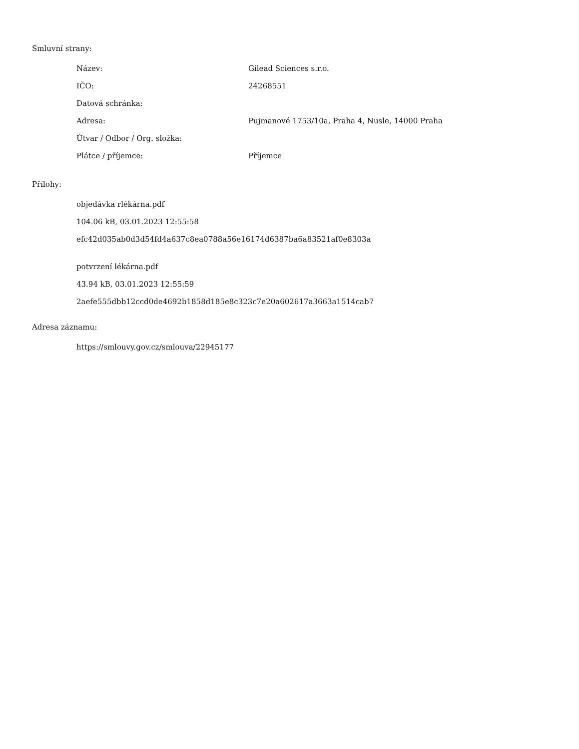Smluvní strany:
| Název: | Gilead Sciences s.r.o. |
| IČO: | 24268551 |
| Datová schránka: | |
| Adresa: | Pujmanové 1753/10a, Praha 4, Nusle, 14000 Praha |
| Útvar / Odbor / Org. složka: | |
| Plátce / příjemce: | Příjemce |
Přílohy:
objedávka rlékárna.pdf
104.06 kB, 03.01.2023 12:55:58
efc42d035ab0d3d54fd4a637c8ea0788a56e16174d6387ba6a83521af0e8303a
potvrzení lékárna.pdf
43.94 kB, 03.01.2023 12:55:59
2aefe555dbb12ccd0de4692b1858d185e8c323c7e20a602617a3663a1514cab7
Adresa záznamu:
https://smlouvy.gov.cz/smlouva/22945177